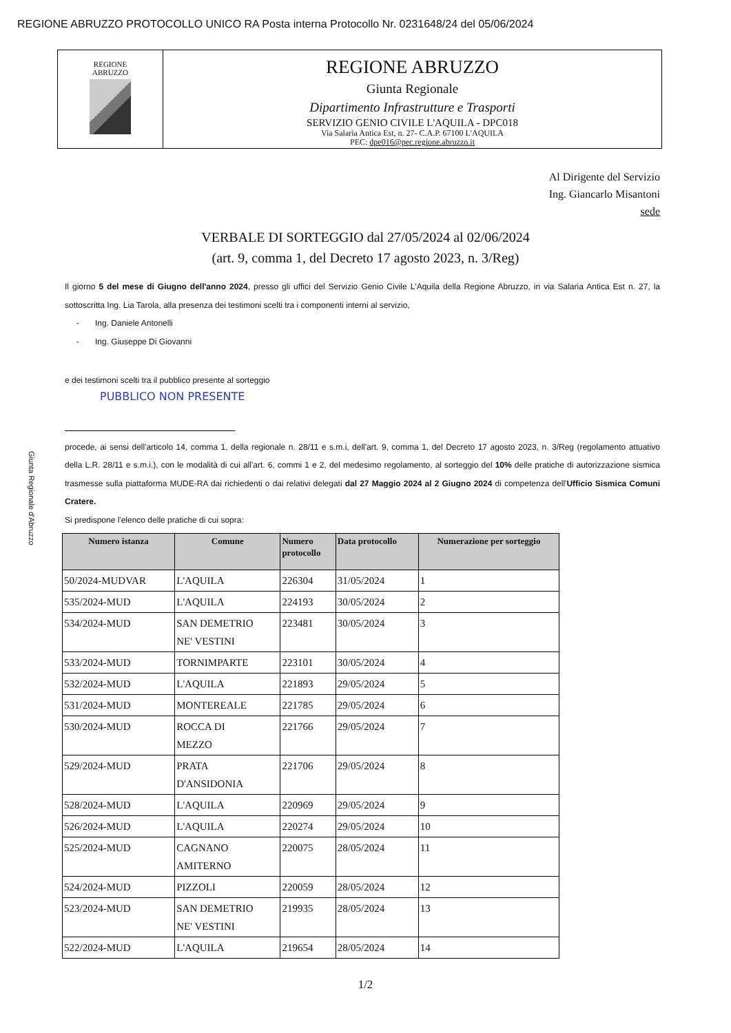REGIONE ABRUZZO PROTOCOLLO UNICO RA Posta interna Protocollo Nr. 0231648/24 del 05/06/2024
REGIONE
ABRUZZO
REGIONE ABRUZZO
Giunta Regionale
Dipartimento Infrastrutture e Trasporti
SERVIZIO GENIO CIVILE L'AQUILA - DPC018
Via Salaria Antica Est, n. 27- C.A.P. 67100 L'AQUILA
PEC: dpe016@pec.regione.abruzzo.it
Giunta Regionale d'Abruzzo
Al Dirigente del Servizio
Ing. Giancarlo Misantoni
sede
VERBALE DI SORTEGGIO dal 27/05/2024 al 02/06/2024
(art. 9, comma 1, del Decreto 17 agosto 2023, n. 3/Reg)
Il giorno 5 del mese di Giugno dell'anno 2024, presso gli uffici del Servizio Genio Civile L'Aquila della Regione Abruzzo, in via Salaria Antica Est n. 27, la sottoscritta Ing. Lia Tarola, alla presenza dei testimoni scelti tra i componenti interni al servizio,
- Ing. Daniele Antonelli
- Ing. Giuseppe Di Giovanni
e dei testimoni scelti tra il pubblico presente al sorteggio
PUBBLICO NON PRESENTE
procede, ai sensi dell'articolo 14, comma 1, della regionale n. 28/11 e s.m.i, dell'art. 9, comma 1, del Decreto 17 agosto 2023, n. 3/Reg (regolamento attuativo della L.R. 28/11 e s.m.i.), con le modalità di cui all'art. 6, commi 1 e 2, del medesimo regolamento, al sorteggio del 10% delle pratiche di autorizzazione sismica trasmesse sulla piattaforma MUDE-RA dai richiedenti o dai relativi delegati dal 27 Maggio 2024 al 2 Giugno 2024 di competenza dell'Ufficio Sismica Comuni Cratere.
Si predispone l'elenco delle pratiche di cui sopra:
| Numero istanza | Comune | Numero protocollo | Data protocollo | Numerazione per sorteggio |
| --- | --- | --- | --- | --- |
| 50/2024-MUDVAR | L'AQUILA | 226304 | 31/05/2024 | 1 |
| 535/2024-MUD | L'AQUILA | 224193 | 30/05/2024 | 2 |
| 534/2024-MUD | SAN DEMETRIO NE' VESTINI | 223481 | 30/05/2024 | 3 |
| 533/2024-MUD | TORNIMPARTE | 223101 | 30/05/2024 | 4 |
| 532/2024-MUD | L'AQUILA | 221893 | 29/05/2024 | 5 |
| 531/2024-MUD | MONTEREALE | 221785 | 29/05/2024 | 6 |
| 530/2024-MUD | ROCCA DI MEZZO | 221766 | 29/05/2024 | 7 |
| 529/2024-MUD | PRATA D'ANSIDONIA | 221706 | 29/05/2024 | 8 |
| 528/2024-MUD | L'AQUILA | 220969 | 29/05/2024 | 9 |
| 526/2024-MUD | L'AQUILA | 220274 | 29/05/2024 | 10 |
| 525/2024-MUD | CAGNANO AMITERNO | 220075 | 28/05/2024 | 11 |
| 524/2024-MUD | PIZZOLI | 220059 | 28/05/2024 | 12 |
| 523/2024-MUD | SAN DEMETRIO NE' VESTINI | 219935 | 28/05/2024 | 13 |
| 522/2024-MUD | L'AQUILA | 219654 | 28/05/2024 | 14 |
1/2